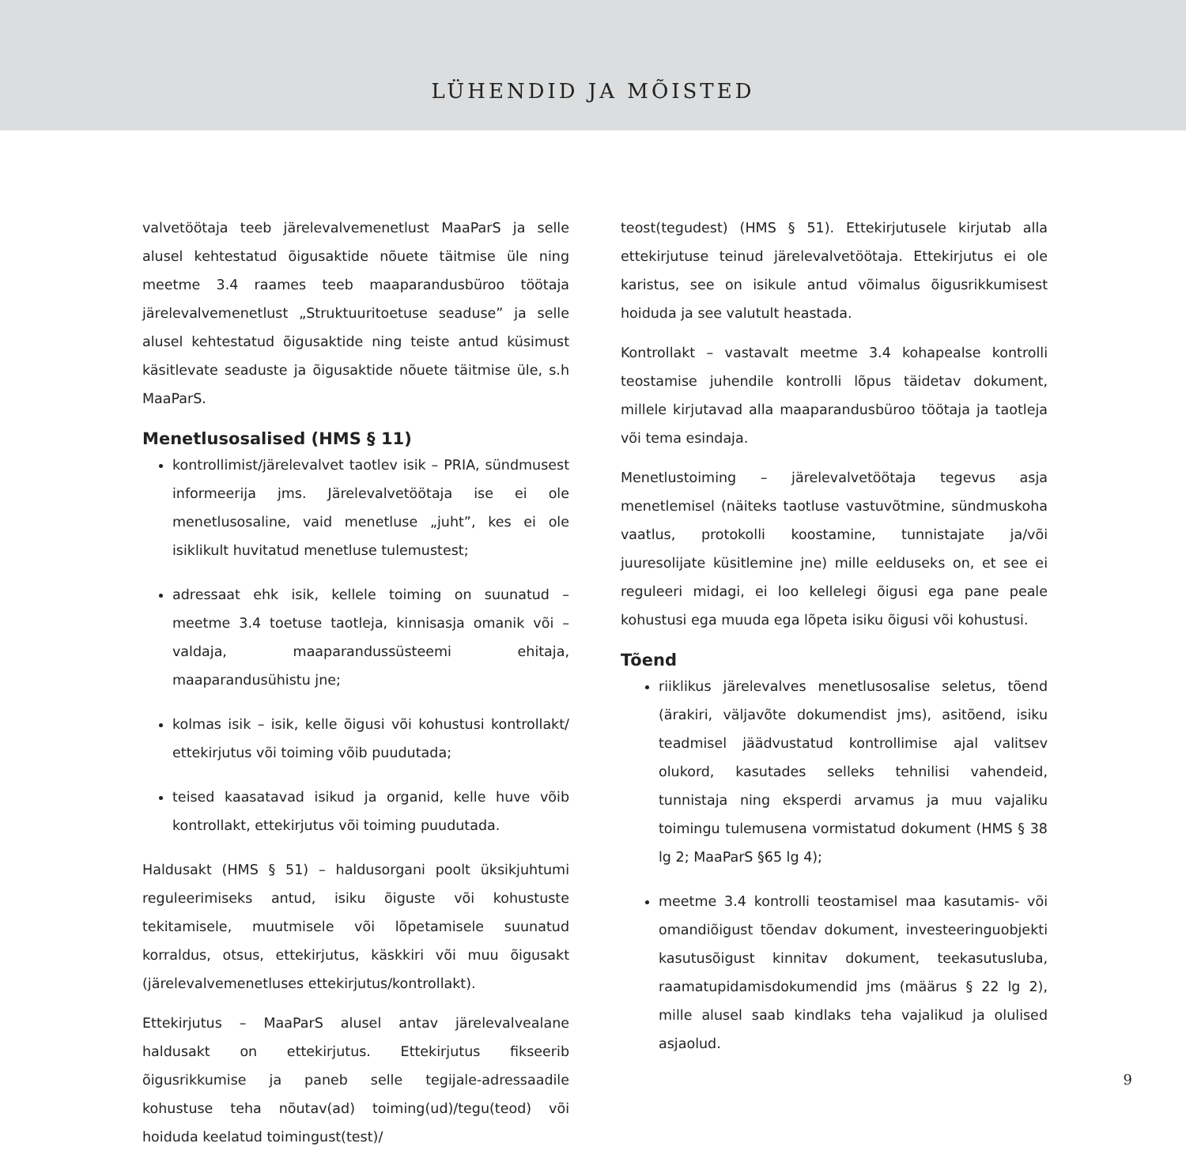LÜHENDID JA MÕISTED
valvetöötaja teeb järelevalvemenetlust MaaParS ja selle alusel kehtestatud õigusaktide nõuete täitmise üle ning meetme 3.4 raames teeb maaparandusbüroo töötaja järelevalvemenetlust „Struktuuritoetuse seaduse” ja selle alusel kehtestatud õigusaktide ning teiste antud küsimust käsitlevate seaduste ja õigusaktide nõuete täitmise üle, s.h MaaParS.
Menetlusosalised (HMS § 11)
kontrollimist/järelevalvet taotlev isik – PRIA, sündmusest informeerija jms. Järelevalvetöötaja ise ei ole menetlusosaline, vaid menetluse „juht”, kes ei ole isiklikult huvitatud menetluse tulemustest;
adressaat ehk isik, kellele toiming on suunatud – meetme 3.4 toetuse taotleja, kinnisasja omanik või – valdaja, maaparandussüsteemi ehitaja, maaparandusühistu jne;
kolmas isik – isik, kelle õigusi või kohustusi kontrollakt/ ettekirjutus või toiming võib puudutada;
teised kaasatavad isikud ja organid, kelle huve võib kontrollakt, ettekirjutus või toiming puudutada.
Haldusakt (HMS § 51) – haldusorgani poolt üksikjuhtumi reguleerimiseks antud, isiku õiguste või kohustuste tekitamisele, muutmisele või lõpetamisele suunatud korraldus, otsus, ettekirjutus, käskkiri või muu õigusakt (järelevalvemenetluses ettekirjutus/kontrollakt).
Ettekirjutus – MaaParS alusel antav järelevalvealane haldusakt on ettekirjutus. Ettekirjutus fikseerib õigusrikkumise ja paneb selle tegijale-adressaadile kohustuse teha nõutav(ad) toiming(ud)/tegu(teod) või hoiduda keelatud toimingust(test)/
teost(tegudest) (HMS § 51). Ettekirjutusele kirjutab alla ettekirjutuse teinud järelevalvetöötaja. Ettekirjutus ei ole karistus, see on isikule antud võimalus õigusrikkumisest hoiduda ja see valutult heastada.
Kontrollakt – vastavalt meetme 3.4 kohapealse kontrolli teostamise juhendile kontrolli lõpus täidetav dokument, millele kirjutavad alla maaparandusbüroo töötaja ja taotleja või tema esindaja.
Menetlustoiming – järelevalvetöötaja tegevus asja menetlemisel (näiteks taotluse vastuvõtmine, sündmuskoha vaatlus, protokolli koostamine, tunnistajate ja/või juuresolijate küsitlemine jne) mille eelduseks on, et see ei reguleeri midagi, ei loo kellelegi õigusi ega pane peale kohustusi ega muuda ega lõpeta isiku õigusi või kohustusi.
Tõend
riiklikus järelevalves menetlusosalise seletus, tõend (ärakiri, väljavõte dokumendist jms), asitõend, isiku teadmisel jäädvustatud kontrollimise ajal valitsev olukord, kasutades selleks tehnilisi vahendeid, tunnistaja ning eksperdi arvamus ja muu vajaliku toimingu tulemusena vormistatud dokument (HMS § 38 lg 2; MaaParS §65 lg 4);
meetme 3.4 kontrolli teostamisel maa kasutamis- või omandiõigust tõendav dokument, investeeringuobjekti kasutusõigust kinnitav dokument, teekasutusluba, raamatupidamisdokumendid jms (määrus § 22 lg 2), mille alusel saab kindlaks teha vajalikud ja olulised asjaolud.
9